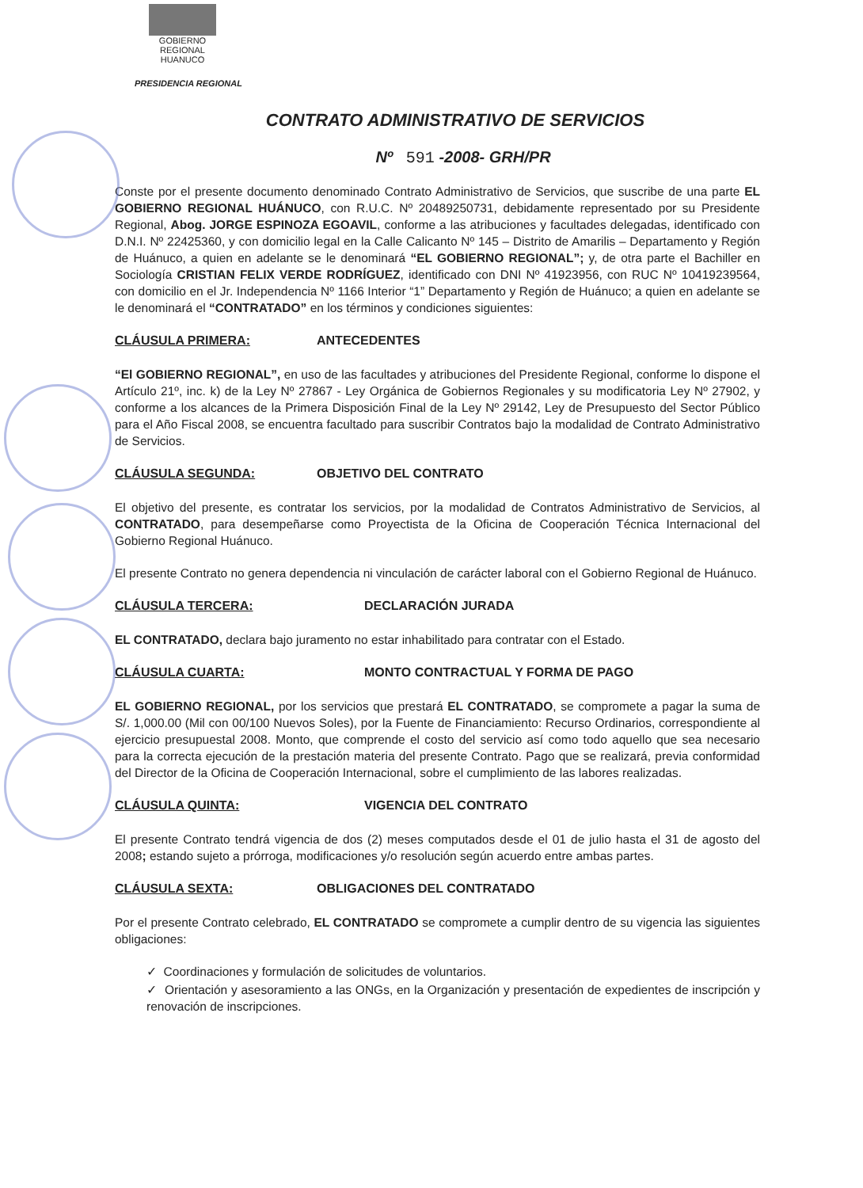GOBIERNO REGIONAL
HUANUCO
PRESIDENCIA REGIONAL
CONTRATO ADMINISTRATIVO DE SERVICIOS
Nº 591 -2008- GRH/PR
Conste por el presente documento denominado Contrato Administrativo de Servicios, que suscribe de una parte EL GOBIERNO REGIONAL HUÁNUCO, con R.U.C. Nº 20489250731, debidamente representado por su Presidente Regional, Abog. JORGE ESPINOZA EGOAVIL, conforme a las atribuciones y facultades delegadas, identificado con D.N.I. Nº 22425360, y con domicilio legal en la Calle Calicanto Nº 145 – Distrito de Amarilis – Departamento y Región de Huánuco, a quien en adelante se le denominará “EL GOBIERNO REGIONAL”; y, de otra parte el Bachiller en Sociología CRISTIAN FELIX VERDE RODRÍGUEZ, identificado con DNI Nº 41923956, con RUC Nº 10419239564, con domicilio en el Jr. Independencia Nº 1166 Interior “1” Departamento y Región de Huánuco; a quien en adelante se le denominará el “CONTRATADO” en los términos y condiciones siguientes:
CLÁUSULA PRIMERA: ANTECEDENTES
“El GOBIERNO REGIONAL”, en uso de las facultades y atribuciones del Presidente Regional, conforme lo dispone el Artículo 21º, inc. k) de la Ley Nº 27867 - Ley Orgánica de Gobiernos Regionales y su modificatoria Ley Nº 27902, y conforme a los alcances de la Primera Disposición Final de la Ley Nº 29142, Ley de Presupuesto del Sector Público para el Año Fiscal 2008, se encuentra facultado para suscribir Contratos bajo la modalidad de Contrato Administrativo de Servicios.
CLÁUSULA SEGUNDA: OBJETIVO DEL CONTRATO
El objetivo del presente, es contratar los servicios, por la modalidad de Contratos Administrativo de Servicios, al CONTRATADO, para desempeñarse como Proyectista de la Oficina de Cooperación Técnica Internacional del Gobierno Regional Huánuco.
El presente Contrato no genera dependencia ni vinculación de carácter laboral con el Gobierno Regional de Huánuco.
CLÁUSULA TERCERA: DECLARACIÓN JURADA
EL CONTRATADO, declara bajo juramento no estar inhabilitado para contratar con el Estado.
CLÁUSULA CUARTA: MONTO CONTRACTUAL Y FORMA DE PAGO
EL GOBIERNO REGIONAL, por los servicios que prestará EL CONTRATADO, se compromete a pagar la suma de S/. 1,000.00 (Mil con 00/100 Nuevos Soles), por la Fuente de Financiamiento: Recurso Ordinarios, correspondiente al ejercicio presupuestal 2008. Monto, que comprende el costo del servicio así como todo aquello que sea necesario para la correcta ejecución de la prestación materia del presente Contrato. Pago que se realizará, previa conformidad del Director de la Oficina de Cooperación Internacional, sobre el cumplimiento de las labores realizadas.
CLÁUSULA QUINTA: VIGENCIA DEL CONTRATO
El presente Contrato tendrá vigencia de dos (2) meses computados desde el 01 de julio hasta el 31 de agosto del 2008; estando sujeto a prórroga, modificaciones y/o resolución según acuerdo entre ambas partes.
CLÁUSULA SEXTA: OBLIGACIONES DEL CONTRATADO
Por el presente Contrato celebrado, EL CONTRATADO se compromete a cumplir dentro de su vigencia las siguientes obligaciones:
✓ Coordinaciones y formulación de solicitudes de voluntarios.
✓ Orientación y asesoramiento a las ONGs, en la Organización y presentación de expedientes de inscripción y renovación de inscripciones.